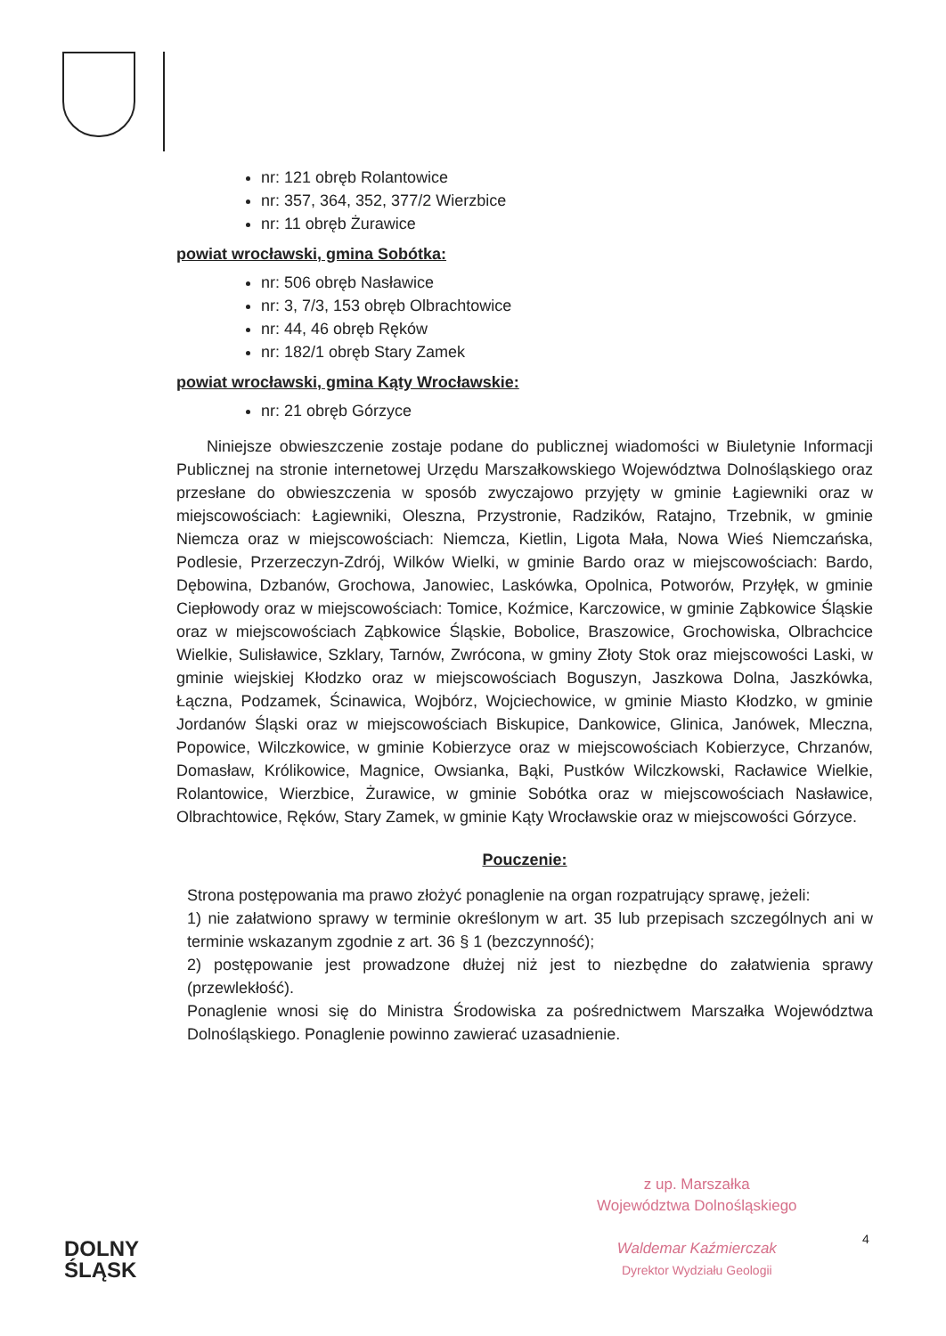nr: 121 obręb Rolantowice
nr: 357, 364, 352, 377/2 Wierzbice
nr: 11 obręb Żurawice
powiat wrocławski, gmina Sobótka:
nr: 506 obręb Nasławice
nr: 3, 7/3, 153 obręb Olbrachtowice
nr: 44, 46 obręb Ręków
nr: 182/1 obręb Stary Zamek
powiat wrocławski, gmina Kąty Wrocławskie:
nr: 21 obręb Górzyce
Niniejsze obwieszczenie zostaje podane do publicznej wiadomości w Biuletynie Informacji Publicznej na stronie internetowej Urzędu Marszałkowskiego Województwa Dolnośląskiego oraz przesłane do obwieszczenia w sposób zwyczajowo przyjęty w gminie Łagiewniki oraz w miejscowościach: Łagiewniki, Oleszna, Przystronie, Radzików, Ratajno, Trzebnik, w gminie Niemcza oraz w miejscowościach: Niemcza, Kietlin, Ligota Mała, Nowa Wieś Niemczańska, Podlesie, Przerzeczyn-Zdrój, Wilków Wielki, w gminie Bardo oraz w miejscowościach: Bardo, Dębowina, Dzbanów, Grochowa, Janowiec, Laskówka, Opolnica, Potworów, Przyłęk, w gminie Ciepłowody oraz w miejscowościach: Tomice, Koźmice, Karczowice, w gminie Ząbkowice Śląskie oraz w miejscowościach Ząbkowice Śląskie, Bobolice, Braszowice, Grochowiska, Olbrachcice Wielkie, Sulisławice, Szklary, Tarnów, Zwrócona, w gminy Złoty Stok oraz miejscowości Laski, w gminie wiejskiej Kłodzko oraz w miejscowościach Boguszyn, Jaszkowa Dolna, Jaszkówka, Łączna, Podzamek, Ścinawica, Wojbórz, Wojciechowice, w gminie Miasto Kłodzko, w gminie Jordanów Śląski oraz w miejscowościach Biskupice, Dankowice, Glinica, Janówek, Mleczna, Popowice, Wilczkowice, w gminie Kobierzyce oraz w miejscowościach Kobierzyce, Chrzanów, Domasław, Królikowice, Magnice, Owsianka, Bąki, Pustków Wilczkowski, Racławice Wielkie, Rolantowice, Wierzbice, Żurawice, w gminie Sobótka oraz w miejscowościach Nasławice, Olbrachtowice, Ręków, Stary Zamek, w gminie Kąty Wrocławskie oraz w miejscowości Górzyce.
Pouczenie:
Strona postępowania ma prawo złożyć ponaglenie na organ rozpatrujący sprawę, jeżeli:
1) nie załatwiono sprawy w terminie określonym w art. 35 lub przepisach szczególnych ani w terminie wskazanym zgodnie z art. 36 § 1 (bezczynność);
2) postępowanie jest prowadzone dłużej niż jest to niezbędne do załatwienia sprawy (przewlekłość).
Ponaglenie wnosi się do Ministra Środowiska za pośrednictwem Marszałka Województwa Dolnośląskiego. Ponaglenie powinno zawierać uzasadnienie.
z up. Marszałka
Województwa Dolnośląskiego
Waldemar Kaźmierczak
Dyrektor Wydziału Geologii
4
DOLNY
ŚLĄSK